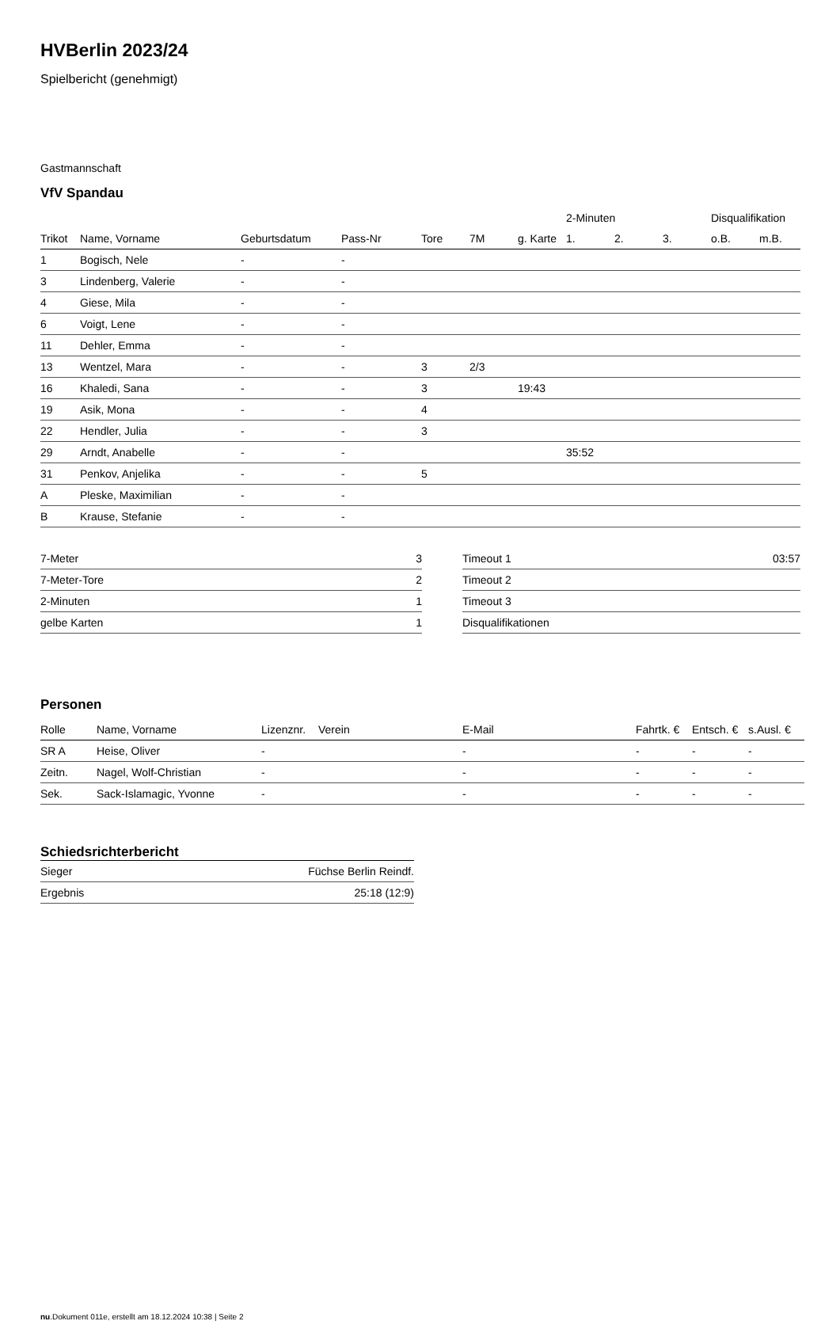HVBerlin 2023/24
Spielbericht (genehmigt)
Gastmannschaft
VfV Spandau
| | | | | | | | 2-Minuten | | | Disqualifikation | |
| --- | --- | --- | --- | --- | --- | --- | --- | --- | --- | --- | --- |
| Trikot | Name, Vorname | Geburtsdatum | Pass-Nr | Tore | 7M | g. Karte | 1. | 2. | 3. | o.B. | m.B. |
| 1 | Bogisch, Nele | - | - | | | | | | | | |
| 3 | Lindenberg, Valerie | - | - | | | | | | | | |
| 4 | Giese, Mila | - | - | | | | | | | | |
| 6 | Voigt, Lene | - | - | | | | | | | | |
| 11 | Dehler, Emma | - | - | | | | | | | | |
| 13 | Wentzel, Mara | - | - | 3 | 2/3 | | | | | | |
| 16 | Khaledi, Sana | - | - | 3 | | 19:43 | | | | | |
| 19 | Asik, Mona | - | - | 4 | | | | | | | |
| 22 | Hendler, Julia | - | - | 3 | | | | | | | |
| 29 | Arndt, Anabelle | - | - | | | | 35:52 | | | | |
| 31 | Penkov, Anjelika | - | - | 5 | | | | | | | |
| A | Pleske, Maximilian | - | - | | | | | | | | |
| B | Krause, Stefanie | - | - | | | | | | | | |
| 7-Meter | 3 |
| 7-Meter-Tore | 2 |
| 2-Minuten | 1 |
| gelbe Karten | 1 |
| Timeout 1 | 03:57 |
| Timeout 2 | |
| Timeout 3 | |
| Disqualifikationen | |
Personen
| Rolle | Name, Vorname | Lizenznr. | Verein | E-Mail | Fahrtk. € | Entsch. € | s.Ausl. € |
| --- | --- | --- | --- | --- | --- | --- | --- |
| SR A | Heise, Oliver | - | | - | - | - | - |
| Zeitn. | Nagel, Wolf-Christian | - | | - | - | - | - |
| Sek. | Sack-Islamagic, Yvonne | - | | - | - | - | - |
Schiedsrichterbericht
| Sieger | Füchse Berlin Reindf. |
| Ergebnis | 25:18 (12:9) |
nu.Dokument 011e, erstellt am 18.12.2024 10:38 | Seite 2